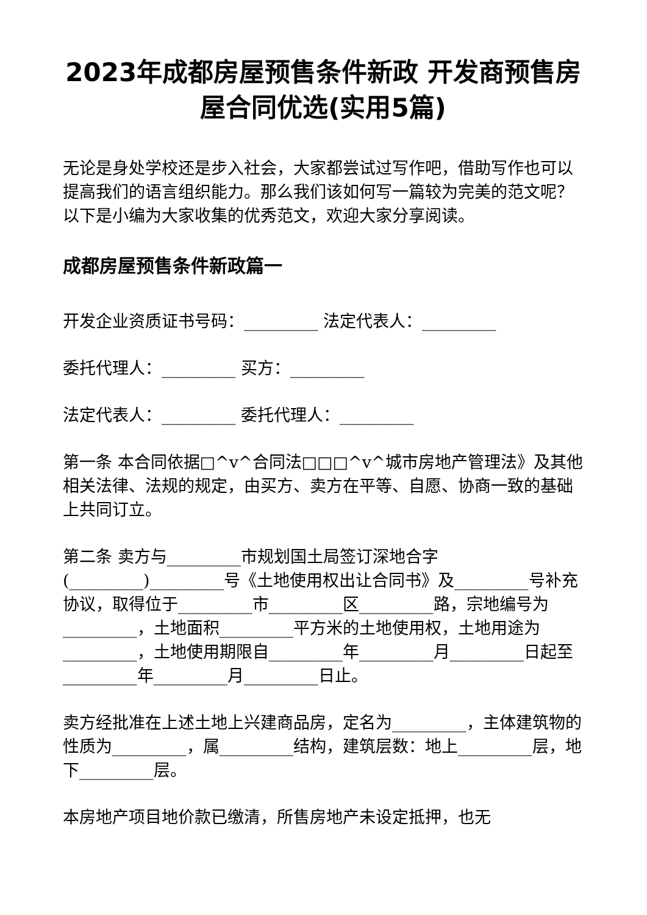2023年成都房屋预售条件新政 开发商预售房屋合同优选(实用5篇)
无论是身处学校还是步入社会，大家都尝试过写作吧，借助写作也可以提高我们的语言组织能力。那么我们该如何写一篇较为完美的范文呢？以下是小编为大家收集的优秀范文，欢迎大家分享阅读。
成都房屋预售条件新政篇一
开发企业资质证书号码：_________ 法定代表人：_________
委托代理人：_________ 买方：_________
法定代表人：_________ 委托代理人：_________
第一条 本合同依据□^v^合同法□□□^v^城市房地产管理法》及其他相关法律、法规的规定，由买方、卖方在平等、自愿、协商一致的基础上共同订立。
第二条 卖方与_________市规划国土局签订深地合字(_________)_________号《土地使用权出让合同书》及_________号补充协议，取得位于_________市_________区_________路，宗地编号为_________，土地面积_________平方米的土地使用权，土地用途为_________，土地使用期限自_________年_________月_________日起至_________年_________月_________日止。
卖方经批准在上述土地上兴建商品房，定名为_________，主体建筑物的性质为_________，属_________结构，建筑层数：地上_________层，地下_________层。
本房地产项目地价款已缴清，所售房地产未设定抵押，也无